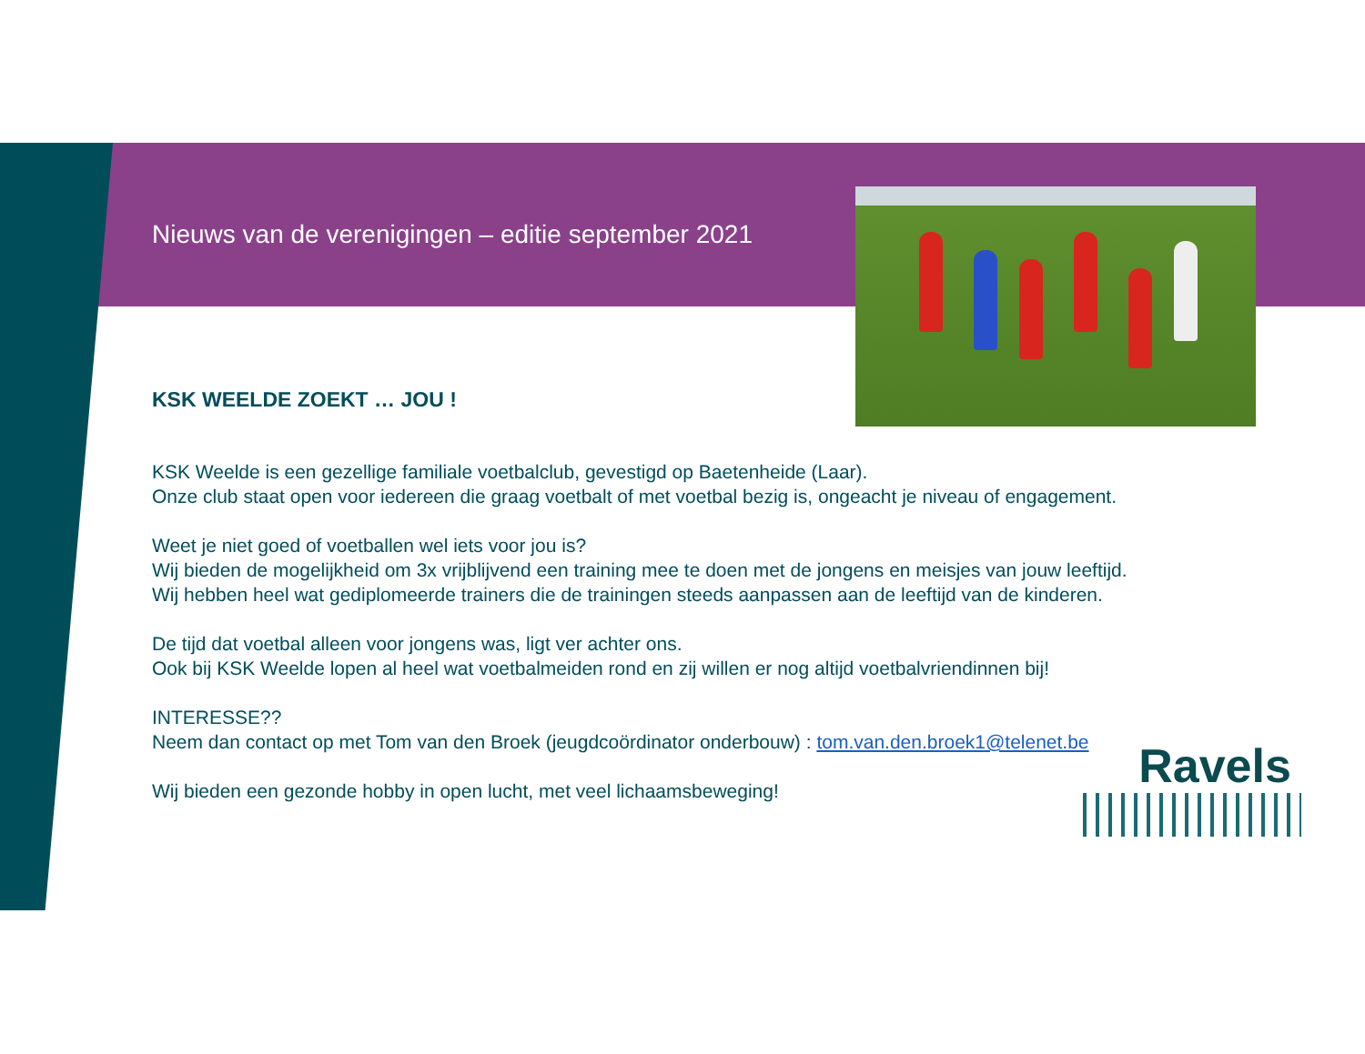Nieuws van de verenigingen – editie september 2021
KSK WEELDE ZOEKT … JOU !
KSK Weelde is een gezellige familiale voetbalclub, gevestigd op Baetenheide (Laar).
Onze club staat open voor iedereen die graag voetbalt of met voetbal bezig is, ongeacht je niveau of engagement.
Weet je niet goed of voetballen wel iets voor jou is?
Wij bieden de mogelijkheid om 3x vrijblijvend een training mee te doen met de jongens en meisjes van jouw leeftijd.
Wij hebben heel wat gediplomeerde trainers die de trainingen steeds aanpassen aan de leeftijd van de kinderen.
De tijd dat voetbal alleen voor jongens was, ligt ver achter ons.
Ook bij KSK Weelde lopen al heel wat voetbalmeiden rond en zij willen er nog altijd voetbalvriendinnen bij!
INTERESSE??
Neem dan contact op met Tom van den Broek (jeugdcoördinator onderbouw) : tom.van.den.broek1@telenet.be
Wij bieden een gezonde hobby in open lucht, met veel lichaamsbeweging!
Ravels